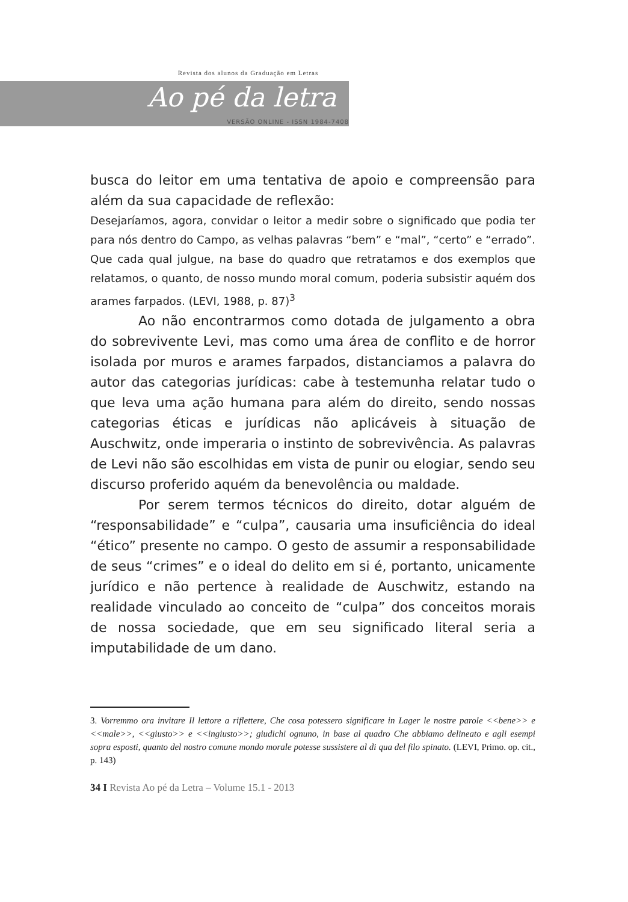Revista dos alunos da Graduação em Letras
Ao pé da letra
VERSÃO ONLINE - ISSN 1984-7408
busca do leitor em uma tentativa de apoio e compreensão para além da sua capacidade de reflexão:
Desejaríamos, agora, convidar o leitor a medir sobre o significado que podia ter para nós dentro do Campo, as velhas palavras “bem” e “mal”, “certo” e “errado”. Que cada qual julgue, na base do quadro que retratamos e dos exemplos que relatamos, o quanto, de nosso mundo moral comum, poderia subsistir aquém dos arames farpados. (LEVI, 1988, p. 87)<sup>3</sup>
Ao não encontrarmos como dotada de julgamento a obra do sobrevivente Levi, mas como uma área de conflito e de horror isolada por muros e arames farpados, distanciamos a palavra do autor das categorias jurídicas: cabe à testemunha relatar tudo o que leva uma ação humana para além do direito, sendo nossas categorias éticas e jurídicas não aplicáveis à situação de Auschwitz, onde imperaria o instinto de sobrevivência. As palavras de Levi não são escolhidas em vista de punir ou elogiar, sendo seu discurso proferido aquém da benevolência ou maldade.
Por serem termos técnicos do direito, dotar alguém de “responsabilidade” e “culpa”, causaria uma insuficiência do ideal “ético” presente no campo. O gesto de assumir a responsabilidade de seus “crimes” e o ideal do delito em si é, portanto, unicamente jurídico e não pertence à realidade de Auschwitz, estando na realidade vinculado ao conceito de “culpa” dos conceitos morais de nossa sociedade, que em seu significado literal seria a imputabilidade de um dano.
3. Vorremmo ora invitare Il lettore a riflettere, Che cosa potessero significare in Lager le nostre parole <<bene>> e <<male>>, <<giusto>> e <<ingiusto>>; giudichi ognuno, in base al quadro Che abbiamo delineato e agli esempi sopra esposti, quanto del nostro comune mondo morale potesse sussistere al di qua del filo spinato. (LEVI, Primo. op. cit., p. 143)
34 I Revista Ao pé da Letra – Volume 15.1 - 2013